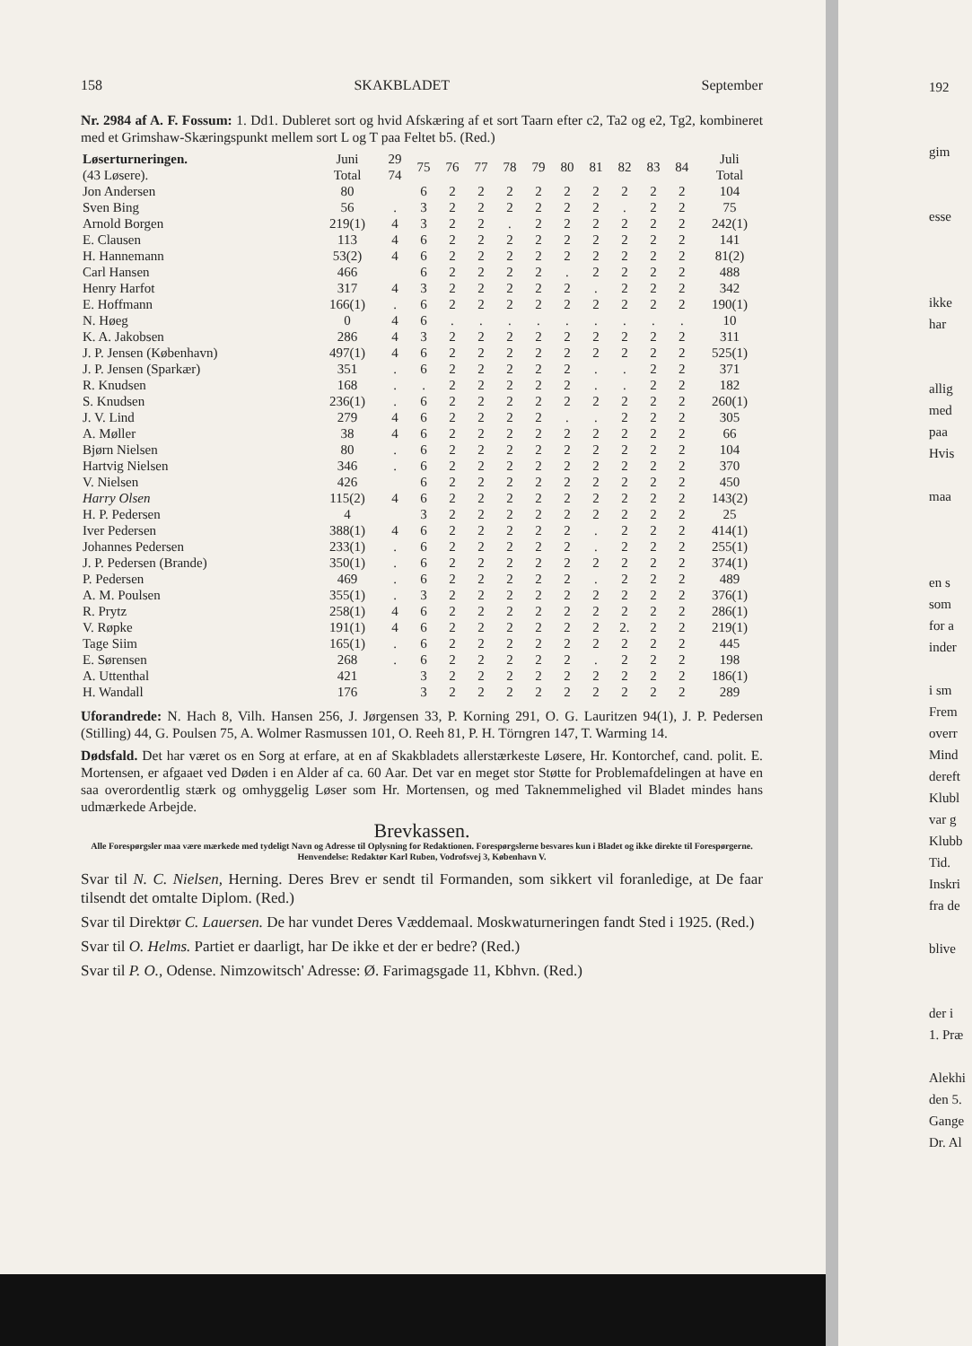158 SKAKBLADET September
Nr. 2984 af A. F. Fossum: 1. Dd1. Dubleret sort og hvid Afskæring af et sort Taarn efter c2, Ta2 og e2, Tg2, kombineret med et Grimshaw-Skæringspunkt mellem sort L og T paa Feltet b5. (Red.)
| Løserturneringen. (43 Løsere). | Juni Total | 29 74 | 75 | 76 | 77 | 78 | 79 | 80 | 81 | 82 | 83 | 84 | Juli Total |
| --- | --- | --- | --- | --- | --- | --- | --- | --- | --- | --- | --- | --- | --- |
| Jon Andersen | 80 | | 6 | 2 | 2 | 2 | 2 | 2 | 2 | 2 | 2 | 2 | 104 |
| Sven Bing | 56 | . | 3 | 2 | 2 | 2 | 2 | 2 | 2 | . | 2 | 2 | 75 |
| Arnold Borgen | 219(1) | 4 | 3 | 2 | 2 | . | 2 | 2 | 2 | 2 | 2 | 2 | 242(1) |
| E. Clausen | 113 | 4 | 6 | 2 | 2 | 2 | 2 | 2 | 2 | 2 | 2 | 2 | 141 |
| H. Hannemann | 53(2) | 4 | 6 | 2 | 2 | 2 | 2 | 2 | 2 | 2 | 2 | 2 | 81(2) |
| Carl Hansen | 466 | | 6 | 2 | 2 | 2 | 2 | . | 2 | 2 | 2 | 2 | 488 |
| Henry Harfot | 317 | 4 | 3 | 2 | 2 | 2 | 2 | 2 | . | 2 | 2 | 2 | 342 |
| E. Hoffmann | 166(1) | . | 6 | 2 | 2 | 2 | 2 | 2 | 2 | 2 | 2 | 2 | 190(1) |
| N. Høeg | 0 | 4 | 6 | . | . | . | . | . | . | . | . | . | 10 |
| K. A. Jakobsen | 286 | 4 | 3 | 2 | 2 | 2 | 2 | 2 | 2 | 2 | 2 | 2 | 311 |
| J. P. Jensen (København) | 497(1) | 4 | 6 | 2 | 2 | 2 | 2 | 2 | 2 | 2 | 2 | 2 | 525(1) |
| J. P. Jensen (Sparkær) | 351 | . | 6 | 2 | 2 | 2 | 2 | 2 | . | . | 2 | 2 | 371 |
| R. Knudsen | 168 | . | . | 2 | 2 | 2 | 2 | 2 | . | . | 2 | 2 | 182 |
| S. Knudsen | 236(1) | . | 6 | 2 | 2 | 2 | 2 | 2 | 2 | 2 | 2 | 2 | 260(1) |
| J. V. Lind | 279 | 4 | 6 | 2 | 2 | 2 | 2 | . | . | 2 | 2 | 2 | 305 |
| A. Møller | 38 | 4 | 6 | 2 | 2 | 2 | 2 | 2 | 2 | 2 | 2 | 2 | 66 |
| Bjørn Nielsen | 80 | . | 6 | 2 | 2 | 2 | 2 | 2 | 2 | 2 | 2 | 2 | 104 |
| Hartvig Nielsen | 346 | . | 6 | 2 | 2 | 2 | 2 | 2 | 2 | 2 | 2 | 2 | 370 |
| V. Nielsen | 426 | | 6 | 2 | 2 | 2 | 2 | 2 | 2 | 2 | 2 | 2 | 450 |
| Harry Olsen | 115(2) | 4 | 6 | 2 | 2 | 2 | 2 | 2 | 2 | 2 | 2 | 2 | 143(2) |
| H. P. Pedersen | 4 | | 3 | 2 | 2 | 2 | 2 | 2 | 2 | 2 | 2 | 2 | 25 |
| Iver Pedersen | 388(1) | 4 | 6 | 2 | 2 | 2 | 2 | 2 | . | 2 | 2 | 2 | 414(1) |
| Johannes Pedersen | 233(1) | . | 6 | 2 | 2 | 2 | 2 | 2 | . | 2 | 2 | 2 | 255(1) |
| J. P. Pedersen (Brande) | 350(1) | . | 6 | 2 | 2 | 2 | 2 | 2 | 2 | 2 | 2 | 2 | 374(1) |
| P. Pedersen | 469 | . | 6 | 2 | 2 | 2 | 2 | 2 | . | 2 | 2 | 2 | 489 |
| A. M. Poulsen | 355(1) | . | 3 | 2 | 2 | 2 | 2 | 2 | 2 | 2 | 2 | 2 | 376(1) |
| R. Prytz | 258(1) | 4 | 6 | 2 | 2 | 2 | 2 | 2 | 2 | 2 | 2 | 2 | 286(1) |
| V. Røpke | 191(1) | 4 | 6 | 2 | 2 | 2 | 2 | 2 | 2 | 2. | 2 | 2 | 219(1) |
| Tage Siim | 165(1) | . | 6 | 2 | 2 | 2 | 2 | 2 | 2 | 2 | 2 | 2 | 445 |
| E. Sørensen | 268 | . | 6 | 2 | 2 | 2 | 2 | 2 | . | 2 | 2 | 2 | 198 |
| A. Uttenthal | 421 | | 3 | 2 | 2 | 2 | 2 | 2 | 2 | 2 | 2 | 2 | 186(1) |
| H. Wandall | 176 | | 3 | 2 | 2 | 2 | 2 | 2 | 2 | 2 | 2 | 2 | 289 |
Uforandrede: N. Hach 8, Vilh. Hansen 256, J. Jørgensen 33, P. Korning 291, O. G. Lauritzen 94(1), J. P. Pedersen (Stilling) 44, G. Poulsen 75, A. Wolmer Rasmussen 101, O. Reeh 81, P. H. Törngren 147, T. Warming 14.
Dødsfald. Det har været os en Sorg at erfare, at en af Skakbladets allerstærkeste Løsere, Hr. Kontorchef, cand. polit. E. Mortensen, er afgaaet ved Døden i en Alder af ca. 60 Aar. Det var en meget stor Støtte for Problemafdelingen at have en saa overordentlig stærk og omhyggelig Løser som Hr. Mortensen, og med Taknemmelighed vil Bladet mindes hans udmærkede Arbejde.
Brevkassen.
Alle Forespørgsler maa være mærkede med tydeligt Navn og Adresse til Oplysning for Redaktionen. Forespørgslerne besvares kun i Bladet og ikke direkte til Forespørgerne. Henvendelse: Redaktør Karl Ruben, Vodrofsvej 3, København V.
Svar til N. C. Nielsen, Herning. Deres Brev er sendt til Formanden, som sikkert vil foranledige, at De faar tilsendt det omtalte Diplom. (Red.)
Svar til Direktør C. Lauersen. De har vundet Deres Væddemaal. Moskwaturneringen fandt Sted i 1925. (Red.)
Svar til O. Helms. Partiet er daarligt, har De ikke et der er bedre? (Red.)
Svar til P. O., Odense. Nimzowitsch' Adresse: Ø. Farimagsgade 11, Kbhvn. (Red.)
192
gim
esse
ikke
har
allig
med
paa
Hvis
maa
en s
som
for a
inder
i sm
Frem
overr
Mind
dereft
Klubl
var g
Klubb
Tid.
Inskri
fra de
blive
der i
1. Præ
Alekhi
den 5.
Gange
Dr. Al